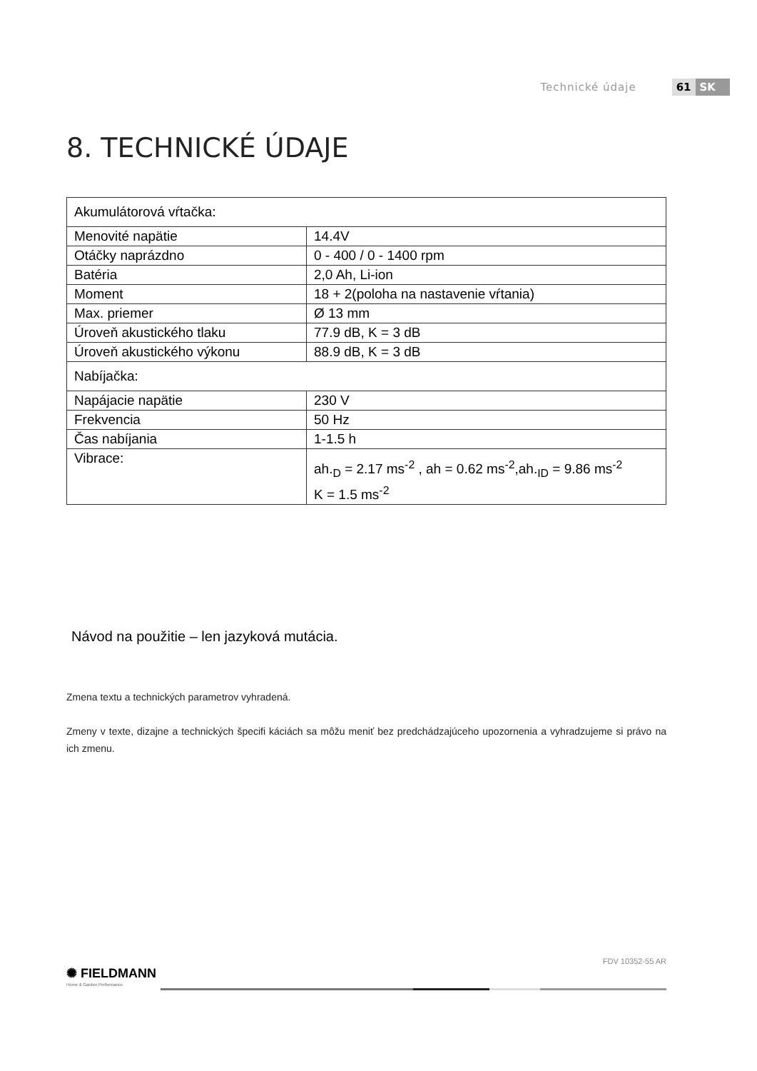Technické údaje 61 SK
8. TECHNICKÉ ÚDAJE
| Akumulátorová vŕtačka: | |
| Menovité napätie | 14.4V |
| Otáčky naprázdno | 0 - 400 / 0 - 1400 rpm |
| Batéria | 2,0 Ah, Li-ion |
| Moment | 18 + 2(poloha na nastavenie vŕtania) |
| Max. priemer | Ø 13 mm |
| Úroveň akustického tlaku | 77.9 dB, K = 3 dB |
| Úroveň akustického výkonu | 88.9 dB, K = 3 dB |
| Nabíjačka: | |
| Napájacie napätie | 230 V |
| Frekvencia | 50 Hz |
| Čas nabíjania | 1-1.5 h |
| Vibrace: | ah.<sub>D</sub> = 2.17 ms<sup>-2</sup> , ah = 0.62 ms<sup>-2</sup>,ah.<sub>ID</sub> = 9.86 ms<sup>-2</sup> K = 1.5 ms<sup>-2</sup> |
Návod na použitie – len jazyková mutácia.
Zmena textu a technických parametrov vyhradená.
Zmeny v texte, dizajne a technických špecifi káciách sa môžu meniť bez predchádzajúceho upozornenia a vyhradzujeme si právo na ich zmenu.
FDV 10352-55 AR
✺ FIELDMANN
Home & Garden Performance